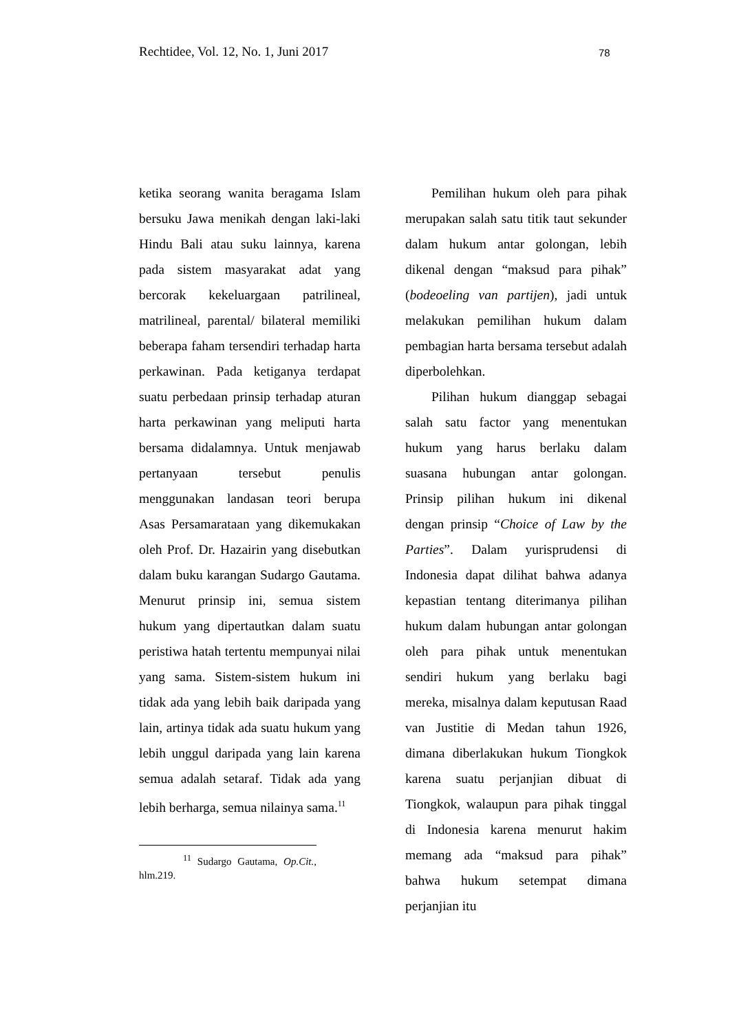Rechtidee, Vol. 12, No. 1, Juni 2017 78
ketika seorang wanita beragama Islam bersuku Jawa menikah dengan laki-laki Hindu Bali atau suku lainnya, karena pada sistem masyarakat adat yang bercorak kekeluargaan patrilineal, matrilineal, parental/ bilateral memiliki beberapa faham tersendiri terhadap harta perkawinan. Pada ketiganya terdapat suatu perbedaan prinsip terhadap aturan harta perkawinan yang meliputi harta bersama didalamnya. Untuk menjawab pertanyaan tersebut penulis menggunakan landasan teori berupa Asas Persamarataan yang dikemukakan oleh Prof. Dr. Hazairin yang disebutkan dalam buku karangan Sudargo Gautama. Menurut prinsip ini, semua sistem hukum yang dipertautkan dalam suatu peristiwa hatah tertentu mempunyai nilai yang sama. Sistem-sistem hukum ini tidak ada yang lebih baik daripada yang lain, artinya tidak ada suatu hukum yang lebih unggul daripada yang lain karena semua adalah setaraf. Tidak ada yang lebih berharga, semua nilainya sama.<sup>11</sup>
<sup>11</sup> Sudargo Gautama, Op.Cit., hlm.219.
Pemilihan hukum oleh para pihak merupakan salah satu titik taut sekunder dalam hukum antar golongan, lebih dikenal dengan “maksud para pihak” (bodeoeling van partijen), jadi untuk melakukan pemilihan hukum dalam pembagian harta bersama tersebut adalah diperbolehkan.
Pilihan hukum dianggap sebagai salah satu factor yang menentukan hukum yang harus berlaku dalam suasana hubungan antar golongan. Prinsip pilihan hukum ini dikenal dengan prinsip “Choice of Law by the Parties”. Dalam yurisprudensi di Indonesia dapat dilihat bahwa adanya kepastian tentang diterimanya pilihan hukum dalam hubungan antar golongan oleh para pihak untuk menentukan sendiri hukum yang berlaku bagi mereka, misalnya dalam keputusan Raad van Justitie di Medan tahun 1926, dimana diberlakukan hukum Tiongkok karena suatu perjanjian dibuat di Tiongkok, walaupun para pihak tinggal di Indonesia karena menurut hakim memang ada “maksud para pihak” bahwa hukum setempat dimana perjanjian itu